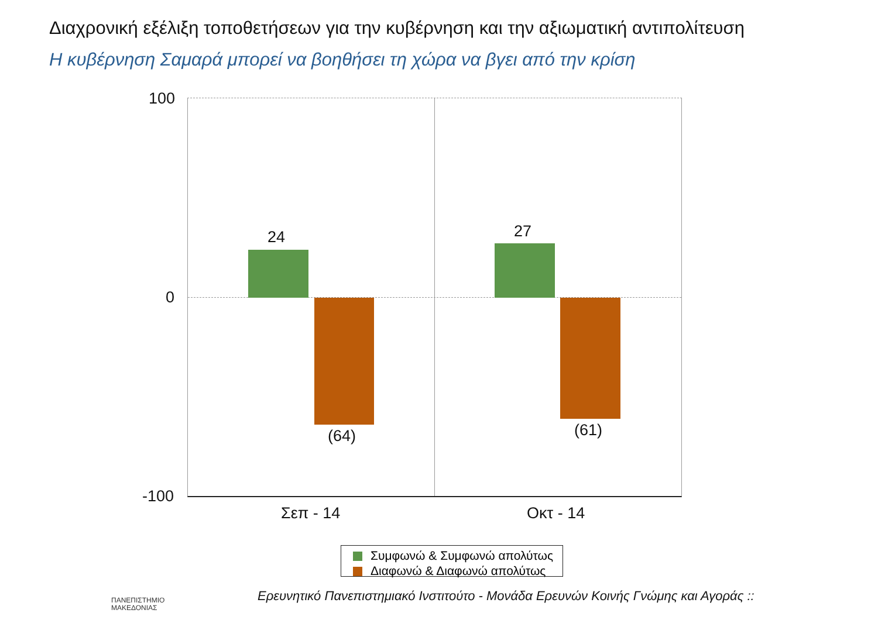Διαχρονική εξέλιξη τοποθετήσεων για την κυβέρνηση και την αξιωματική αντιπολίτευση
Η κυβέρνηση Σαμαρά μπορεί να βοηθήσει τη χώρα να βγει από την κρίση
100
0
-100
24
(64)
27
(61)
Σεπ - 14 Οκτ - 14
Συμφωνώ & Συμφωνώ απολύτως
Διαφωνώ & Διαφωνώ απολύτως
ΠΑΝΕΠΙΣΤΗΜΙΟ
ΜΑΚΕΔΟΝΙΑΣ
Ερευνητικό Πανεπιστημιακό Ινστιτούτο - Μονάδα Ερευνών Κοινής Γνώμης και Αγοράς ::